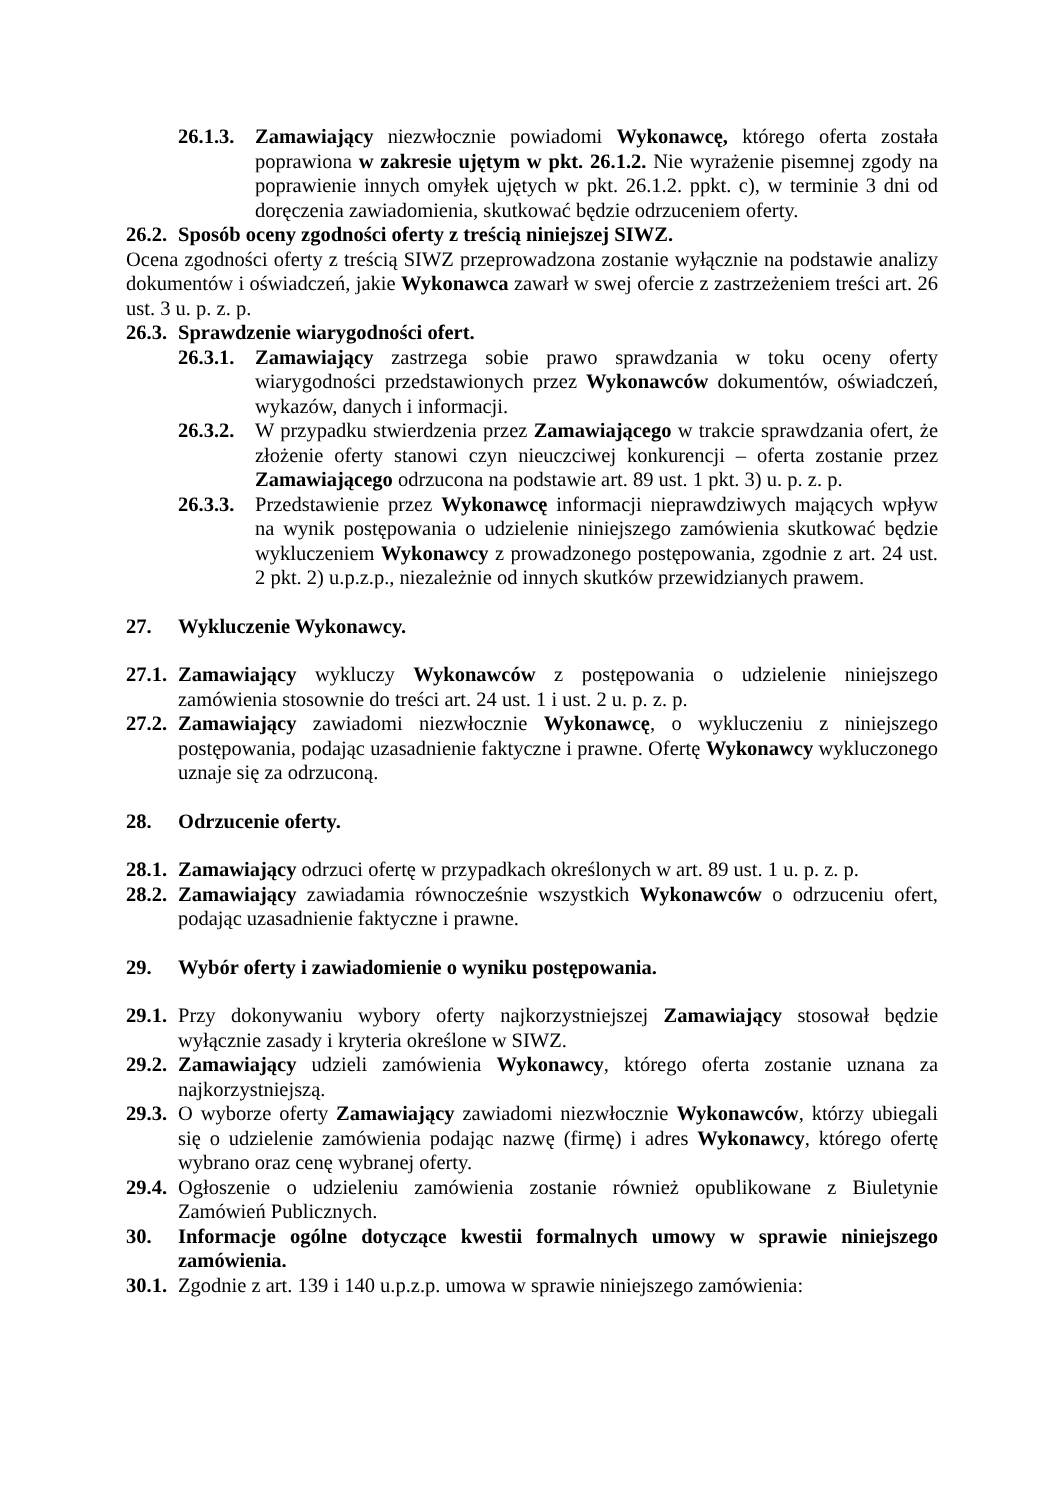26.1.3. Zamawiający niezwłocznie powiadomi Wykonawcę, którego oferta została poprawiona w zakresie ujętym w pkt. 26.1.2. Nie wyrażenie pisemnej zgody na poprawienie innych omyłek ujętych w pkt. 26.1.2. ppkt. c), w terminie 3 dni od doręczenia zawiadomienia, skutkować będzie odrzuceniem oferty.
26.2. Sposób oceny zgodności oferty z treścią niniejszej SIWZ.
Ocena zgodności oferty z treścią SIWZ przeprowadzona zostanie wyłącznie na podstawie analizy dokumentów i oświadczeń, jakie Wykonawca zawarł w swej ofercie z zastrzeżeniem treści art. 26 ust. 3 u. p. z. p.
26.3. Sprawdzenie wiarygodności ofert.
26.3.1. Zamawiający zastrzega sobie prawo sprawdzania w toku oceny oferty wiarygodności przedstawionych przez Wykonawców dokumentów, oświadczeń, wykazów, danych i informacji.
26.3.2. W przypadku stwierdzenia przez Zamawiającego w trakcie sprawdzania ofert, że złożenie oferty stanowi czyn nieuczciwej konkurencji – oferta zostanie przez Zamawiającego odrzucona na podstawie art. 89 ust. 1 pkt. 3) u. p. z. p.
26.3.3. Przedstawienie przez Wykonawcę informacji nieprawdziwych mających wpływ na wynik postępowania o udzielenie niniejszego zamówienia skutkować będzie wykluczeniem Wykonawcy z prowadzonego postępowania, zgodnie z art. 24 ust. 2 pkt. 2) u.p.z.p., niezależnie od innych skutków przewidzianych prawem.
27. Wykluczenie Wykonawcy.
27.1. Zamawiający wykluczy Wykonawców z postępowania o udzielenie niniejszego zamówienia stosownie do treści art. 24 ust. 1 i ust. 2 u. p. z. p.
27.2. Zamawiający zawiadomi niezwłocznie Wykonawcę, o wykluczeniu z niniejszego postępowania, podając uzasadnienie faktyczne i prawne. Ofertę Wykonawcy wykluczonego uznaje się za odrzuconą.
28. Odrzucenie oferty.
28.1. Zamawiający odrzuci ofertę w przypadkach określonych w art. 89 ust. 1 u. p. z. p.
28.2. Zamawiający zawiadamia równocześnie wszystkich Wykonawców o odrzuceniu ofert, podając uzasadnienie faktyczne i prawne.
29. Wybór oferty i zawiadomienie o wyniku postępowania.
29.1. Przy dokonywaniu wybory oferty najkorzystniejszej Zamawiający stosował będzie wyłącznie zasady i kryteria określone w SIWZ.
29.2. Zamawiający udzieli zamówienia Wykonawcy, którego oferta zostanie uznana za najkorzystniejszą.
29.3. O wyborze oferty Zamawiający zawiadomi niezwłocznie Wykonawców, którzy ubiegali się o udzielenie zamówienia podając nazwę (firmę) i adres Wykonawcy, którego ofertę wybrano oraz cenę wybranej oferty.
29.4. Ogłoszenie o udzieleniu zamówienia zostanie również opublikowane z Biuletynie Zamówień Publicznych.
30. Informacje ogólne dotyczące kwestii formalnych umowy w sprawie niniejszego zamówienia.
30.1. Zgodnie z art. 139 i 140 u.p.z.p. umowa w sprawie niniejszego zamówienia: